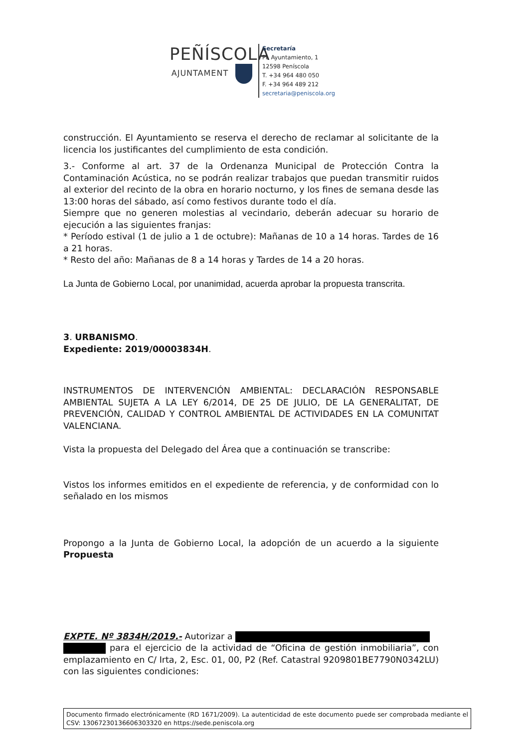PEÑÍSCOLA
AJUNTAMENT
Secretaría
Pl. Ayuntamiento, 1
12598 Peníscola
T. +34 964 480 050
F. +34 964 489 212
secretaria@peniscola.org
construcción. El Ayuntamiento se reserva el derecho de reclamar al solicitante de la licencia los justificantes del cumplimiento de esta condición.
3.- Conforme al art. 37 de la Ordenanza Municipal de Protección Contra la Contaminación Acústica, no se podrán realizar trabajos que puedan transmitir ruidos al exterior del recinto de la obra en horario nocturno, y los fines de semana desde las 13:00 horas del sábado, así como festivos durante todo el día.
Siempre que no generen molestias al vecindario, deberán adecuar su horario de ejecución a las siguientes franjas:
* Período estival (1 de julio a 1 de octubre): Mañanas de 10 a 14 horas. Tardes de 16 a 21 horas.
* Resto del año: Mañanas de 8 a 14 horas y Tardes de 14 a 20 horas.
La Junta de Gobierno Local, por unanimidad, acuerda aprobar la propuesta transcrita.
3. URBANISMO.
Expediente: 2019/00003834H.
INSTRUMENTOS DE INTERVENCIÓN AMBIENTAL: DECLARACIÓN RESPONSABLE AMBIENTAL SUJETA A LA LEY 6/2014, DE 25 DE JULIO, DE LA GENERALITAT, DE PREVENCIÓN, CALIDAD Y CONTROL AMBIENTAL DE ACTIVIDADES EN LA COMUNITAT VALENCIANA.
Vista la propuesta del Delegado del Área que a continuación se transcribe:
Vistos los informes emitidos en el expediente de referencia, y de conformidad con lo señalado en los mismos
Propongo a la Junta de Gobierno Local, la adopción de un acuerdo a la siguiente Propuesta
EXPTE. Nº 3834H/2019.- Autorizar a
para el ejercicio de la actividad de “Oficina de gestión inmobiliaria”, con emplazamiento en C/ Irta, 2, Esc. 01, 00, P2 (Ref. Catastral 9209801BE7790N0342LU) con las siguientes condiciones:
Documento firmado electrónicamente (RD 1671/2009). La autenticidad de este documento puede ser comprobada mediante el CSV: 13067230136606303320 en https://sede.peniscola.org